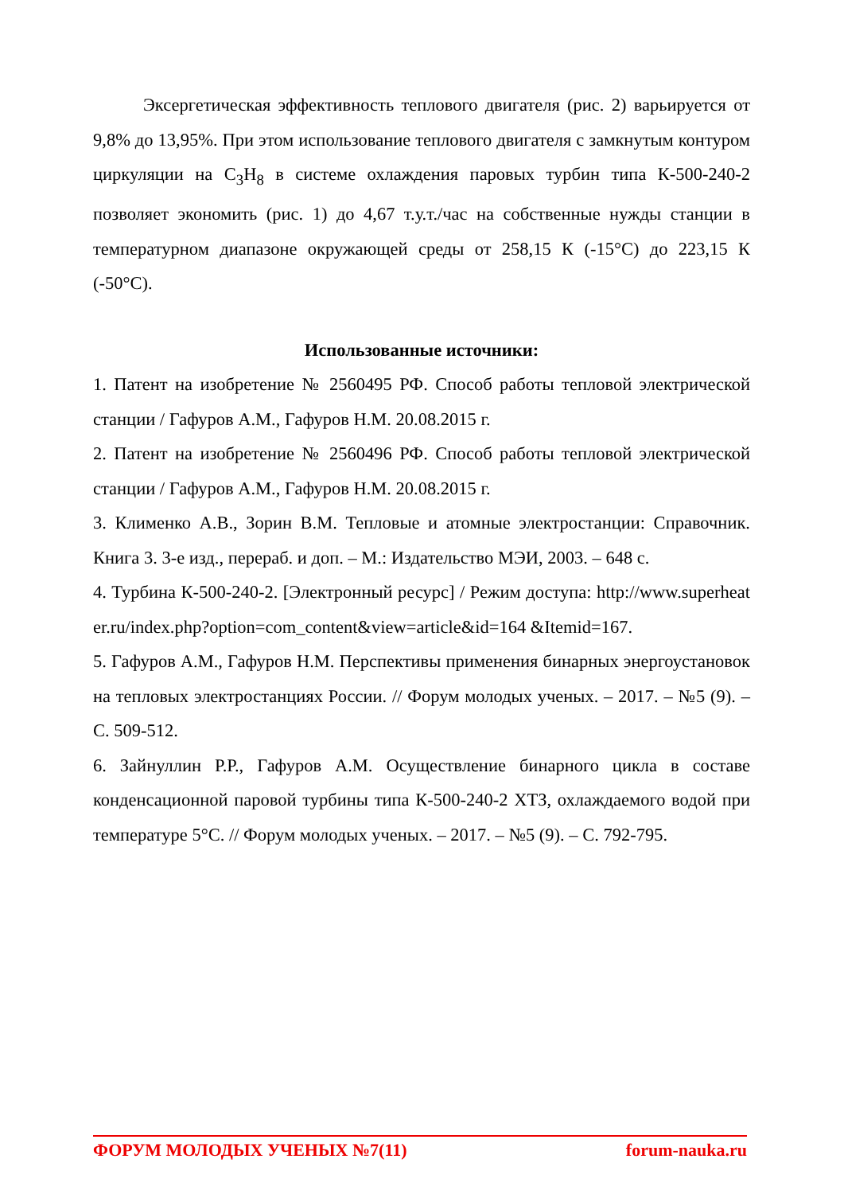Эксергетическая эффективность теплового двигателя (рис. 2) варьируется от 9,8% до 13,95%. При этом использование теплового двигателя с замкнутым контуром циркуляции на C<sub>3</sub>H<sub>8</sub> в системе охлаждения паровых турбин типа К-500-240-2 позволяет экономить (рис. 1) до 4,67 т.у.т./час на собственные нужды станции в температурном диапазоне окружающей среды от 258,15 К (-15°С) до 223,15 К (-50°С).
Использованные источники:
1. Патент на изобретение № 2560495 РФ. Способ работы тепловой электрической станции / Гафуров А.М., Гафуров Н.М. 20.08.2015 г.
2. Патент на изобретение № 2560496 РФ. Способ работы тепловой электрической станции / Гафуров А.М., Гафуров Н.М. 20.08.2015 г.
3. Клименко А.В., Зорин В.М. Тепловые и атомные электростанции: Справочник. Книга 3. 3-е изд., перераб. и доп. – М.: Издательство МЭИ, 2003. – 648 с.
4. Турбина К-500-240-2. [Электронный ресурс] / Режим доступа: http://www.superheater.ru/index.php?option=com_content&view=article&id=164 &Itemid=167.
5. Гафуров А.М., Гафуров Н.М. Перспективы применения бинарных энергоустановок на тепловых электростанциях России. // Форум молодых ученых. – 2017. – №5 (9). – С. 509-512.
6. Зайнуллин Р.Р., Гафуров А.М. Осуществление бинарного цикла в составе конденсационной паровой турбины типа К-500-240-2 ХТЗ, охлаждаемого водой при температуре 5°С. // Форум молодых ученых. – 2017. – №5 (9). – С. 792-795.
ФОРУМ МОЛОДЫХ УЧЕНЫХ №7(11) forum-nauka.ru